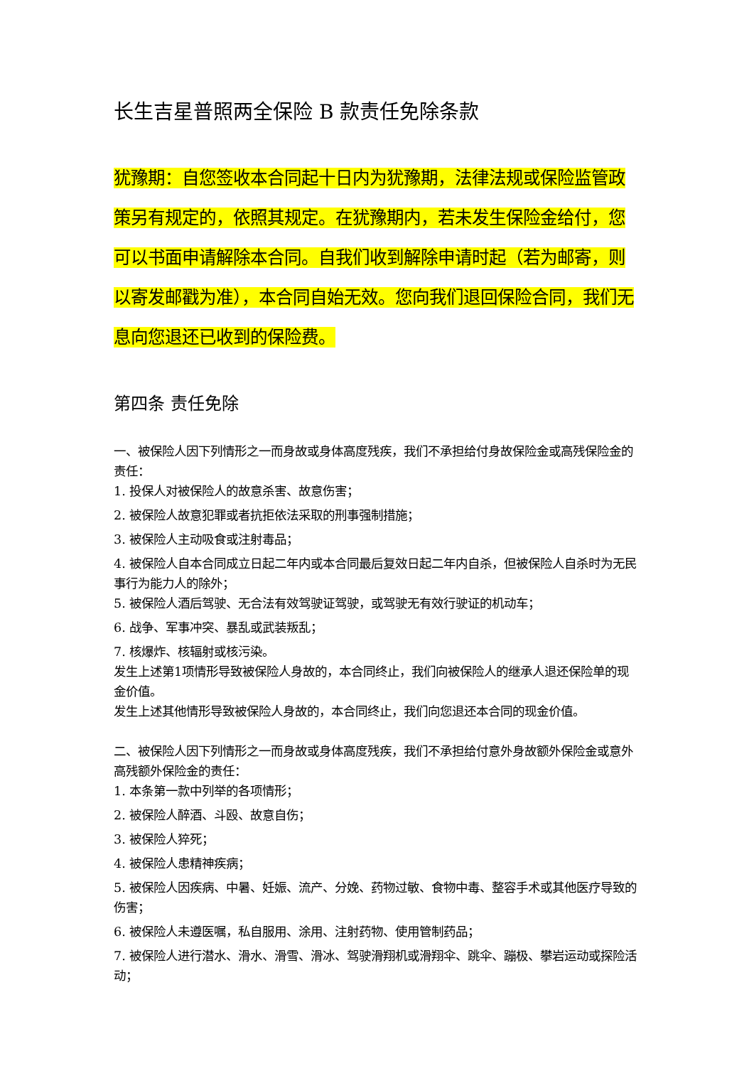长生吉星普照两全保险 B 款责任免除条款
犹豫期：自您签收本合同起十日内为犹豫期，法律法规或保险监管政策另有规定的，依照其规定。在犹豫期内，若未发生保险金给付，您可以书面申请解除本合同。自我们收到解除申请时起（若为邮寄，则以寄发邮戳为准），本合同自始无效。您向我们退回保险合同，我们无息向您退还已收到的保险费。
第四条 责任免除
一、被保险人因下列情形之一而身故或身体高度残疾，我们不承担给付身故保险金或高残保险金的责任：
1. 投保人对被保险人的故意杀害、故意伤害；
2. 被保险人故意犯罪或者抗拒依法采取的刑事强制措施；
3. 被保险人主动吸食或注射毒品；
4. 被保险人自本合同成立日起二年内或本合同最后复效日起二年内自杀，但被保险人自杀时为无民事行为能力人的除外；
5. 被保险人酒后驾驶、无合法有效驾驶证驾驶，或驾驶无有效行驶证的机动车；
6. 战争、军事冲突、暴乱或武装叛乱；
7. 核爆炸、核辐射或核污染。
发生上述第1项情形导致被保险人身故的，本合同终止，我们向被保险人的继承人退还保险单的现金价值。
发生上述其他情形导致被保险人身故的，本合同终止，我们向您退还本合同的现金价值。
二、被保险人因下列情形之一而身故或身体高度残疾，我们不承担给付意外身故额外保险金或意外高残额外保险金的责任：
1. 本条第一款中列举的各项情形；
2. 被保险人醉酒、斗殴、故意自伤；
3. 被保险人猝死；
4. 被保险人患精神疾病；
5. 被保险人因疾病、中暑、妊娠、流产、分娩、药物过敏、食物中毒、整容手术或其他医疗导致的伤害；
6. 被保险人未遵医嘱，私自服用、涂用、注射药物、使用管制药品；
7. 被保险人进行潜水、滑水、滑雪、滑冰、驾驶滑翔机或滑翔伞、跳伞、蹦极、攀岩运动或探险活动；